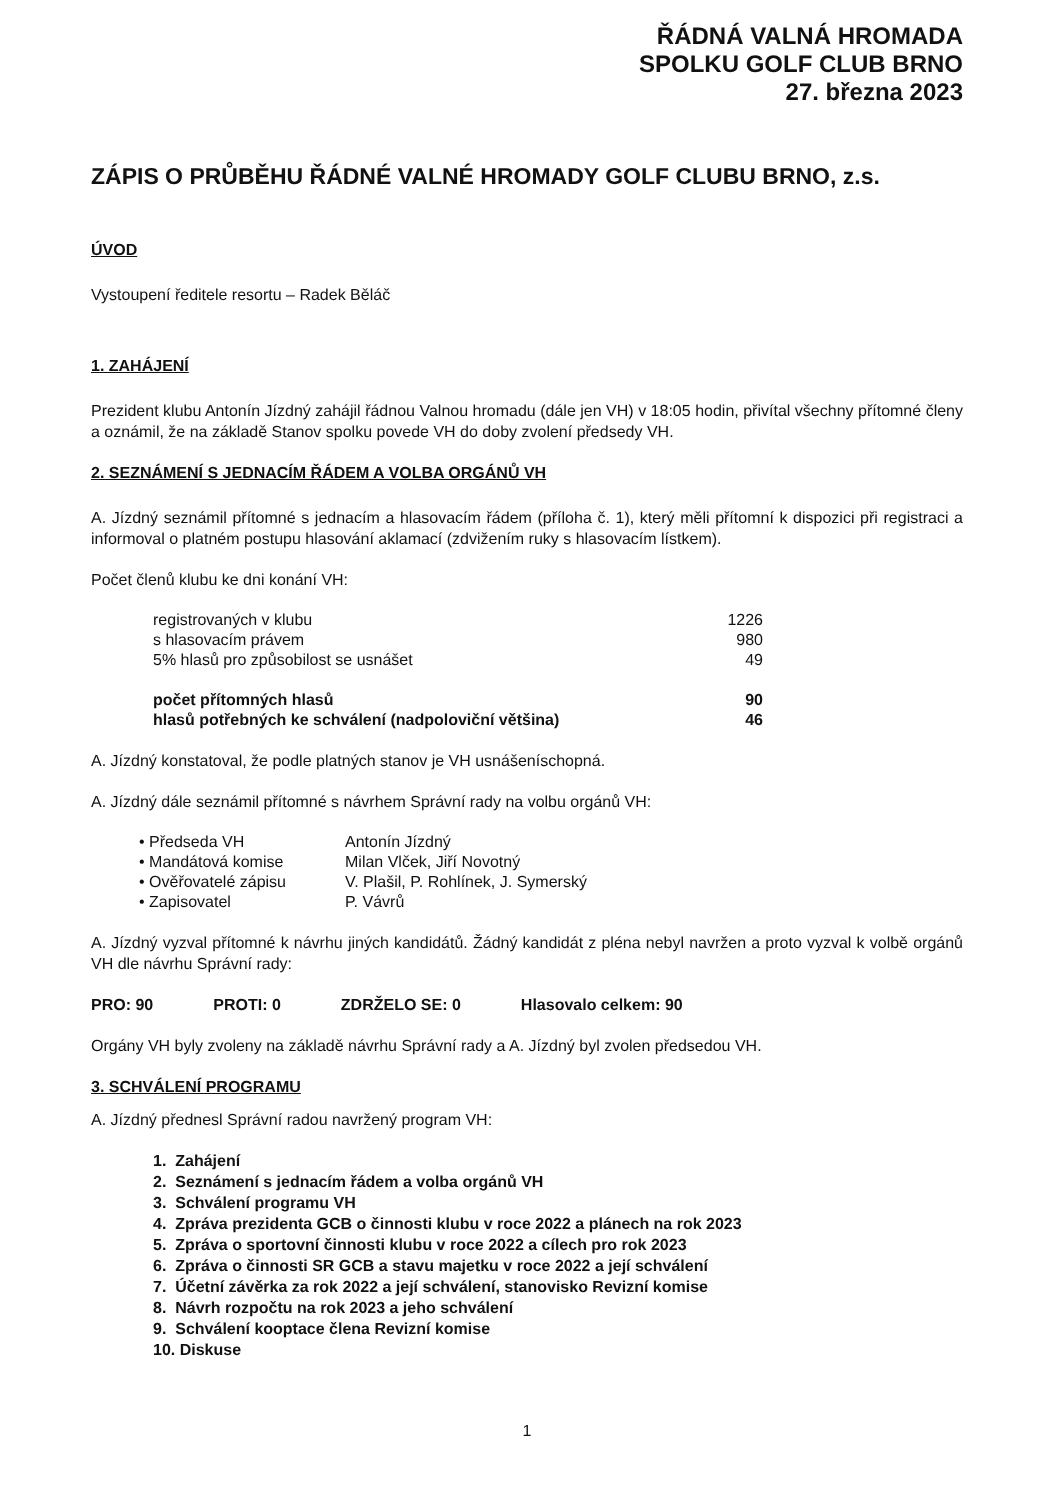ŘÁDNÁ VALNÁ HROMADA
SPOLKU GOLF CLUB BRNO
27. března 2023
ZÁPIS O PRŮBĚHU ŘÁDNÉ VALNÉ HROMADY GOLF CLUBU BRNO, z.s.
ÚVOD
Vystoupení ředitele resortu – Radek Běláč
1. ZAHÁJENÍ
Prezident klubu Antonín Jízdný zahájil řádnou Valnou hromadu (dále jen VH) v 18:05 hodin, přivítal všechny přítomné členy a oznámil, že na základě Stanov spolku povede VH do doby zvolení předsedy VH.
2. SEZNÁMENÍ S JEDNACÍM ŘÁDEM A VOLBA ORGÁNŮ VH
A. Jízdný seznámil přítomné s jednacím a hlasovacím řádem (příloha č. 1), který měli přítomní k dispozici při registraci a informoval o platném postupu hlasování aklamací (zdvižením ruky s hlasovacím lístkem).
Počet členů klubu ke dni konání VH:
| registrovaných v klubu | 1226 |
| s hlasovacím právem | 980 |
| 5% hlasů pro způsobilost se usnášet | 49 |
| počet přítomných hlasů | 90 |
| hlasů potřebných ke schválení (nadpoloviční většina) | 46 |
A. Jízdný konstatoval, že podle platných stanov je VH usnášeníschopná.
A. Jízdný dále seznámil přítomné s návrhem Správní rady na volbu orgánů VH:
| • Předseda VH | Antonín Jízdný |
| • Mandátová komise | Milan Vlček, Jiří Novotný |
| • Ověřovatelé zápisu | V. Plašil, P. Rohlínek, J. Symerský |
| • Zapisovatel | P. Vávrů |
A. Jízdný vyzval přítomné k návrhu jiných kandidátů. Žádný kandidát z pléna nebyl navržen a proto vyzval k volbě orgánů VH dle návrhu Správní rady:
PRO: 90 PROTI: 0 ZDRŽELO SE: 0 Hlasovalo celkem: 90
Orgány VH byly zvoleny na základě návrhu Správní rady a A. Jízdný byl zvolen předsedou VH.
3. SCHVÁLENÍ PROGRAMU
A. Jízdný přednesl Správní radou navržený program VH:
1. Zahájení
2. Seznámení s jednacím řádem a volba orgánů VH
3. Schválení programu VH
4. Zpráva prezidenta GCB o činnosti klubu v roce 2022 a plánech na rok 2023
5. Zpráva o sportovní činnosti klubu v roce 2022 a cílech pro rok 2023
6. Zpráva o činnosti SR GCB a stavu majetku v roce 2022 a její schválení
7. Účetní závěrka za rok 2022 a její schválení, stanovisko Revizní komise
8. Návrh rozpočtu na rok 2023 a jeho schválení
9. Schválení kooptace člena Revizní komise
10. Diskuse
1